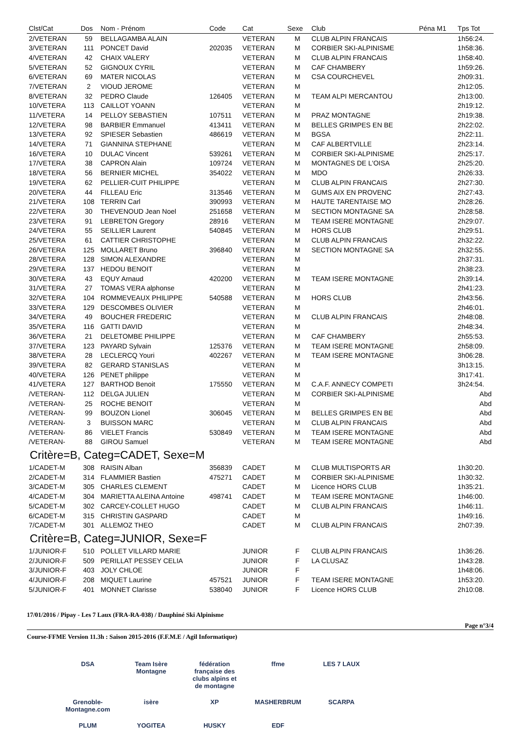| Clst/Cat | Dos | Nom - Prénom | Code | Cat | Sexe | Club | Péna M1 | Tps Tot |
| --- | --- | --- | --- | --- | --- | --- | --- | --- |
| 2/VETERAN | 59 | BELLAGAMBA ALAIN | | VETERAN | M | CLUB ALPIN FRANCAIS | | 1h56:24. |
| 3/VETERAN | 111 | PONCET David | 202035 | VETERAN | M | CORBIER SKI-ALPINISME | | 1h58:36. |
| 4/VETERAN | 42 | CHAIX VALERY | | VETERAN | M | CLUB ALPIN FRANCAIS | | 1h58:40. |
| 5/VETERAN | 52 | GIGNOUX CYRIL | | VETERAN | M | CAF CHAMBERY | | 1h59:26. |
| 6/VETERAN | 69 | MATER NICOLAS | | VETERAN | M | CSA COURCHEVEL | | 2h09:31. |
| 7/VETERAN | 2 | VIOUD JEROME | | VETERAN | M | | | 2h12:05. |
| 8/VETERAN | 32 | PEDRO Claude | 126405 | VETERAN | M | TEAM ALPI MERCANTOU | | 2h13:00. |
| 10/VETERA | 113 | CAILLOT YOANN | | VETERAN | M | | | 2h19:12. |
| 11/VETERA | 14 | PELLOY SEBASTIEN | 107511 | VETERAN | M | PRAZ MONTAGNE | | 2h19:38. |
| 12/VETERA | 98 | BARBIER Emmanuel | 413411 | VETERAN | M | BELLES GRIMPES EN BE | | 2h22:02. |
| 13/VETERA | 92 | SPIESER Sebastien | 486619 | VETERAN | M | BGSA | | 2h22:11. |
| 14/VETERA | 71 | GIANNINA STEPHANE | | VETERAN | M | CAF ALBERTVILLE | | 2h23:14. |
| 16/VETERA | 10 | DULAC Vincent | 539261 | VETERAN | M | CORBIER SKI-ALPINISME | | 2h25:17. |
| 17/VETERA | 38 | CAPRON Alain | 109724 | VETERAN | M | MONTAGNES DE L'OISA | | 2h25:20. |
| 18/VETERA | 56 | BERNIER MICHEL | 354022 | VETERAN | M | MDO | | 2h26:33. |
| 19/VETERA | 62 | PELLIER-CUIT PHILIPPE | | VETERAN | M | CLUB ALPIN FRANCAIS | | 2h27:30. |
| 20/VETERA | 44 | FILLEAU Eric | 313546 | VETERAN | M | GUMS AIX EN PROVENC | | 2h27:43. |
| 21/VETERA | 108 | TERRIN Carl | 390993 | VETERAN | M | HAUTE TARENTAISE MO | | 2h28:26. |
| 22/VETERA | 30 | THEVENOUD Jean Noel | 251658 | VETERAN | M | SECTION MONTAGNE SA | | 2h28:58. |
| 23/VETERA | 91 | LEBRETON Gregory | 28916 | VETERAN | M | TEAM ISERE MONTAGNE | | 2h29:07. |
| 24/VETERA | 55 | SEILLIER Laurent | 540845 | VETERAN | M | HORS CLUB | | 2h29:51. |
| 25/VETERA | 61 | CATTIER CHRISTOPHE | | VETERAN | M | CLUB ALPIN FRANCAIS | | 2h32:22. |
| 26/VETERA | 125 | MOLLARET Bruno | 396840 | VETERAN | M | SECTION MONTAGNE SA | | 2h32:55. |
| 28/VETERA | 128 | SIMON ALEXANDRE | | VETERAN | M | | | 2h37:31. |
| 29/VETERA | 137 | HEDOU BENOIT | | VETERAN | M | | | 2h38:23. |
| 30/VETERA | 43 | EQUY Arnaud | 420200 | VETERAN | M | TEAM ISERE MONTAGNE | | 2h39:14. |
| 31/VETERA | 27 | TOMAS VERA alphonse | | VETERAN | M | | | 2h41:23. |
| 32/VETERA | 104 | ROMMEVEAUX PHILIPPE | 540588 | VETERAN | M | HORS CLUB | | 2h43:56. |
| 33/VETERA | 129 | DESCOMBES OLIVIER | | VETERAN | M | | | 2h46:01. |
| 34/VETERA | 49 | BOUCHER FREDERIC | | VETERAN | M | CLUB ALPIN FRANCAIS | | 2h48:08. |
| 35/VETERA | 116 | GATTI DAVID | | VETERAN | M | | | 2h48:34. |
| 36/VETERA | 21 | DELETOMBE PHILIPPE | | VETERAN | M | CAF CHAMBERY | | 2h55:53. |
| 37/VETERA | 123 | PAYARD Sylvain | 125376 | VETERAN | M | TEAM ISERE MONTAGNE | | 2h58:09. |
| 38/VETERA | 28 | LECLERCQ Youri | 402267 | VETERAN | M | TEAM ISERE MONTAGNE | | 3h06:28. |
| 39/VETERA | 82 | GERARD STANISLAS | | VETERAN | M | | | 3h13:15. |
| 40/VETERA | 126 | PENET philippe | | VETERAN | M | | | 3h17:41. |
| 41/VETERA | 127 | BARTHOD Benoit | 175550 | VETERAN | M | C.A.F. ANNECY COMPETI | | 3h24:54. |
| /VETERAN- | 112 | DELGA JULIEN | | VETERAN | M | CORBIER SKI-ALPINISME | | Abd |
| /VETERAN- | 25 | ROCHE BENOIT | | VETERAN | M | | | Abd |
| /VETERAN- | 99 | BOUZON Lionel | 306045 | VETERAN | M | BELLES GRIMPES EN BE | | Abd |
| /VETERAN- | 3 | BUISSON MARC | | VETERAN | M | CLUB ALPIN FRANCAIS | | Abd |
| /VETERAN- | 86 | VIELET Francis | 530849 | VETERAN | M | TEAM ISERE MONTAGNE | | Abd |
| /VETERAN- | 88 | GIROU Samuel | | VETERAN | M | TEAM ISERE MONTAGNE | | Abd |
| Critère=B, Categ=CADET, Sexe=M | | | | | | | | |
| 1/CADET-M | 308 | RAISIN Alban | 356839 | CADET | M | CLUB MULTISPORTS AR | | 1h30:20. |
| 2/CADET-M | 314 | FLAMMIER Bastien | 475271 | CADET | M | CORBIER SKI-ALPINISME | | 1h30:32. |
| 3/CADET-M | 305 | CHARLES CLEMENT | | CADET | M | Licence HORS CLUB | | 1h35:21. |
| 4/CADET-M | 304 | MARIETTA ALEINA Antoine | 498741 | CADET | M | TEAM ISERE MONTAGNE | | 1h46:00. |
| 5/CADET-M | 302 | CARCEY-COLLET HUGO | | CADET | M | CLUB ALPIN FRANCAIS | | 1h46:11. |
| 6/CADET-M | 315 | CHRISTIN GASPARD | | CADET | M | | | 1h49:16. |
| 7/CADET-M | 301 | ALLEMOZ THEO | | CADET | M | CLUB ALPIN FRANCAIS | | 2h07:39. |
| Critère=B, Categ=JUNIOR, Sexe=F | | | | | | | | |
| 1/JUNIOR-F | 510 | POLLET VILLARD MARIE | | JUNIOR | F | CLUB ALPIN FRANCAIS | | 1h36:26. |
| 2/JUNIOR-F | 509 | PERILLAT PESSEY CELIA | | JUNIOR | F | LA CLUSAZ | | 1h43:28. |
| 3/JUNIOR-F | 403 | JOLY CHLOE | | JUNIOR | F | | | 1h48:06. |
| 4/JUNIOR-F | 208 | MIQUET Laurine | 457521 | JUNIOR | F | TEAM ISERE MONTAGNE | | 1h53:20. |
| 5/JUNIOR-F | 401 | MONNET Clarisse | 538040 | JUNIOR | F | Licence HORS CLUB | | 2h10:08. |
17/01/2016 / Pipay - Les 7 Laux (FRA-RA-038) / Dauphiné Ski Alpinisme
Page n°3/4
Course-FFME Version 11.3h : Saison 2015-2016 (F.F.M.E / Agil Informatique)
DSA Team Isère Montagne fédération française des clubs alpins et de montagne ffme LES 7 LAUX Grenoble-Montagne.com isère XP MASHERBRUM SCARPA PLUM YOGITEA HUSKY EDF